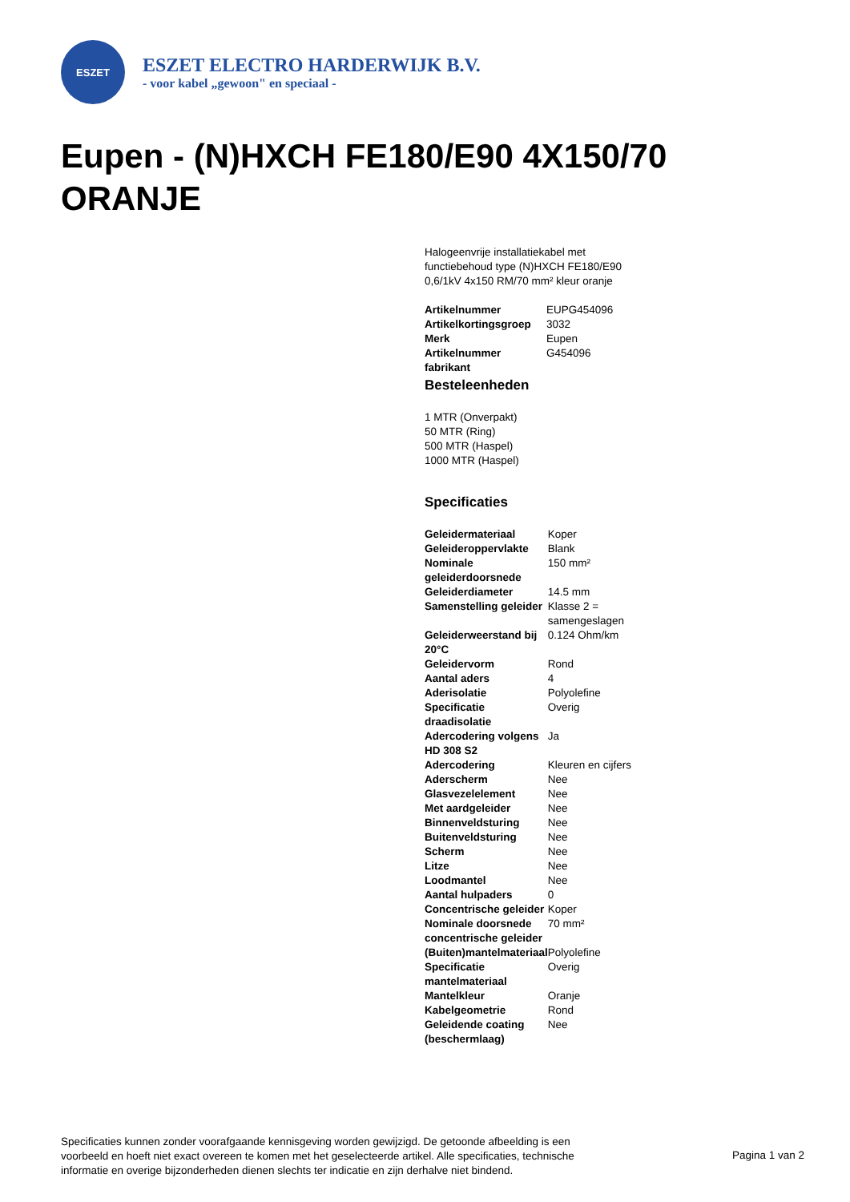ESZET
ESZET ELECTRO HARDERWIJK B.V.
- voor kabel „gewoon" en speciaal -
Eupen - (N)HXCH FE180/E90 4X150/70 ORANJE
Halogeenvrije installatiekabel met functiebehoud type (N)HXCH FE180/E90 0,6/1kV 4x150 RM/70 mm² kleur oranje
| Artikelnummer | EUPG454096 |
| Artikelkortingsgroep | 3032 |
| Merk | Eupen |
| Artikelnummer fabrikant | G454096 |
Besteleenheden
1 MTR (Onverpakt)
50 MTR (Ring)
500 MTR (Haspel)
1000 MTR (Haspel)
Specificaties
| Geleidermateriaal | Koper |
| Geleideroppervlakte | Blank |
| Nominale geleiderdoorsnede | 150 mm² |
| Geleiderdiameter | 14.5 mm |
| Samenstelling geleider | Klasse 2 = samengeslagen |
| Geleiderweerstand bij 20°C | 0.124 Ohm/km |
| Geleidervorm | Rond |
| Aantal aders | 4 |
| Aderisolatie | Polyolefine |
| Specificatie draadisolatie | Overig |
| Adercodering volgens HD 308 S2 | Ja |
| Adercodering | Kleuren en cijfers |
| Aderscherm | Nee |
| Glasvezelelement | Nee |
| Met aardgeleider | Nee |
| Binnenveldsturing | Nee |
| Buitenveldsturing | Nee |
| Scherm | Nee |
| Litze | Nee |
| Loodmantel | Nee |
| Aantal hulpaders | 0 |
| Concentrische geleider | Koper |
| Nominale doorsnede concentrische geleider | 70 mm² |
| (Buiten)mantelmateriaal | Polyolefine |
| Specificatie mantelmateriaal | Overig |
| Mantelkleur | Oranje |
| Kabelgeometrie | Rond |
| Geleidende coating (beschermlaag) | Nee |
Specificaties kunnen zonder voorafgaande kennisgeving worden gewijzigd. De getoonde afbeelding is een voorbeeld en hoeft niet exact overeen te komen met het geselecteerde artikel. Alle specificaties, technische informatie en overige bijzonderheden dienen slechts ter indicatie en zijn derhalve niet bindend.
Pagina 1 van 2